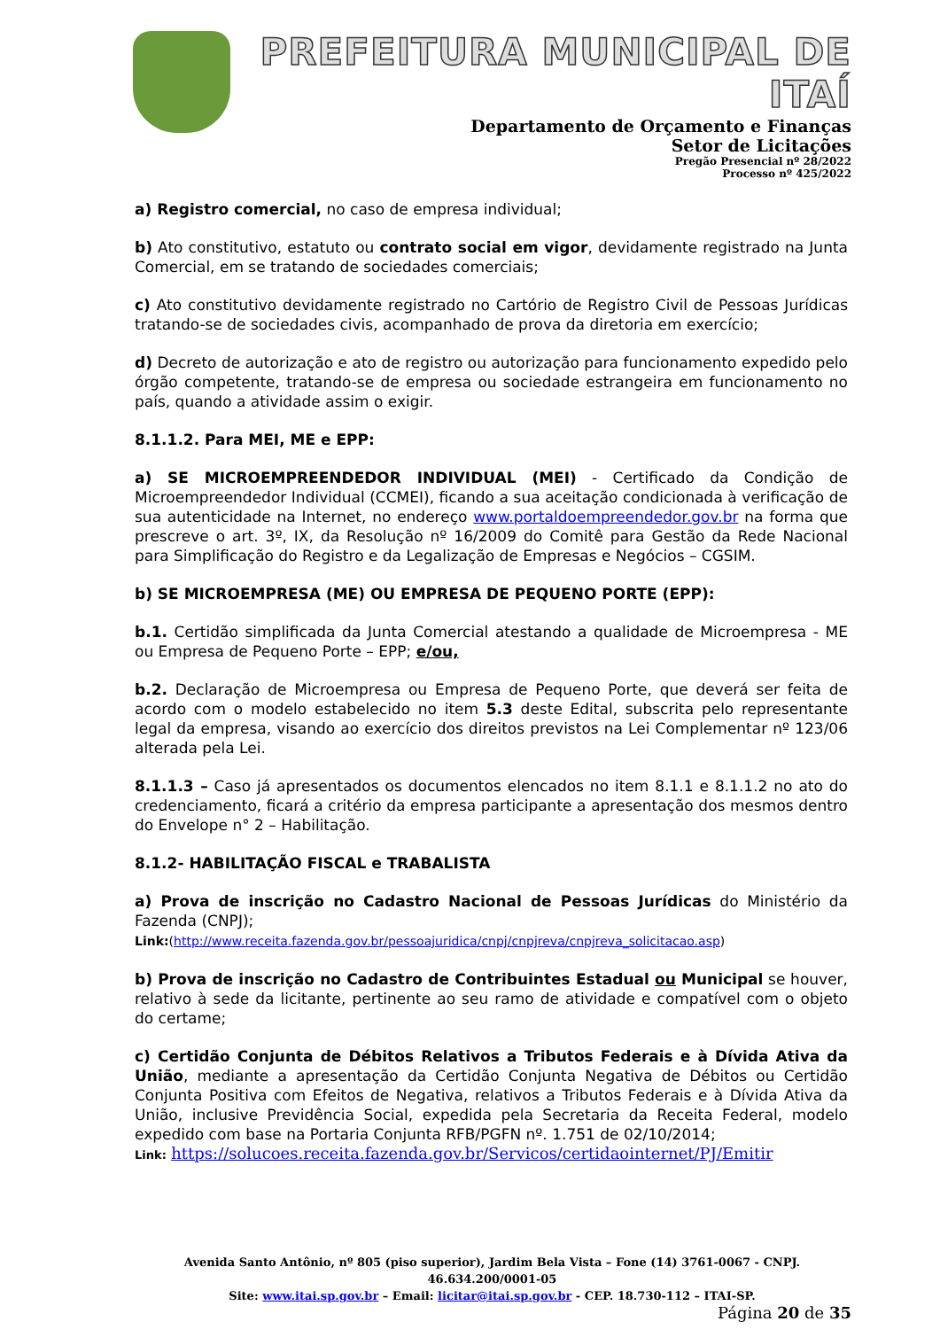PREFEITURA MUNICIPAL DE ITAÍ
Departamento de Orçamento e Finanças
Setor de Licitações
Pregão Presencial nº 28/2022
Processo nº 425/2022
a) Registro comercial, no caso de empresa individual;
b) Ato constitutivo, estatuto ou contrato social em vigor, devidamente registrado na Junta Comercial, em se tratando de sociedades comerciais;
c) Ato constitutivo devidamente registrado no Cartório de Registro Civil de Pessoas Jurídicas tratando-se de sociedades civis, acompanhado de prova da diretoria em exercício;
d) Decreto de autorização e ato de registro ou autorização para funcionamento expedido pelo órgão competente, tratando-se de empresa ou sociedade estrangeira em funcionamento no país, quando a atividade assim o exigir.
8.1.1.2. Para MEI, ME e EPP:
a) SE MICROEMPREENDEDOR INDIVIDUAL (MEI) - Certificado da Condição de Microempreendedor Individual (CCMEI), ficando a sua aceitação condicionada à verificação de sua autenticidade na Internet, no endereço www.portaldoempreendedor.gov.br na forma que prescreve o art. 3º, IX, da Resolução nº 16/2009 do Comitê para Gestão da Rede Nacional para Simplificação do Registro e da Legalização de Empresas e Negócios – CGSIM.
b) SE MICROEMPRESA (ME) OU EMPRESA DE PEQUENO PORTE (EPP):
b.1. Certidão simplificada da Junta Comercial atestando a qualidade de Microempresa - ME ou Empresa de Pequeno Porte – EPP; e/ou,
b.2. Declaração de Microempresa ou Empresa de Pequeno Porte, que deverá ser feita de acordo com o modelo estabelecido no item 5.3 deste Edital, subscrita pelo representante legal da empresa, visando ao exercício dos direitos previstos na Lei Complementar nº 123/06 alterada pela Lei.
8.1.1.3 – Caso já apresentados os documentos elencados no item 8.1.1 e 8.1.1.2 no ato do credenciamento, ficará a critério da empresa participante a apresentação dos mesmos dentro do Envelope n° 2 – Habilitação.
8.1.2- HABILITAÇÃO FISCAL e TRABALISTA
a) Prova de inscrição no Cadastro Nacional de Pessoas Jurídicas do Ministério da Fazenda (CNPJ);
Link:(http://www.receita.fazenda.gov.br/pessoajuridica/cnpj/cnpjreva/cnpjreva_solicitacao.asp)
b) Prova de inscrição no Cadastro de Contribuintes Estadual ou Municipal se houver, relativo à sede da licitante, pertinente ao seu ramo de atividade e compatível com o objeto do certame;
c) Certidão Conjunta de Débitos Relativos a Tributos Federais e à Dívida Ativa da União, mediante a apresentação da Certidão Conjunta Negativa de Débitos ou Certidão Conjunta Positiva com Efeitos de Negativa, relativos a Tributos Federais e à Dívida Ativa da União, inclusive Previdência Social, expedida pela Secretaria da Receita Federal, modelo expedido com base na Portaria Conjunta RFB/PGFN nº. 1.751 de 02/10/2014;
Link: https://solucoes.receita.fazenda.gov.br/Servicos/certidaointernet/PJ/Emitir
Avenida Santo Antônio, nº 805 (piso superior), Jardim Bela Vista – Fone (14) 3761-0067 - CNPJ. 46.634.200/0001-05
Site: www.itai.sp.gov.br – Email: licitar@itai.sp.gov.br - CEP. 18.730-112 – ITAI-SP.
Página 20 de 35